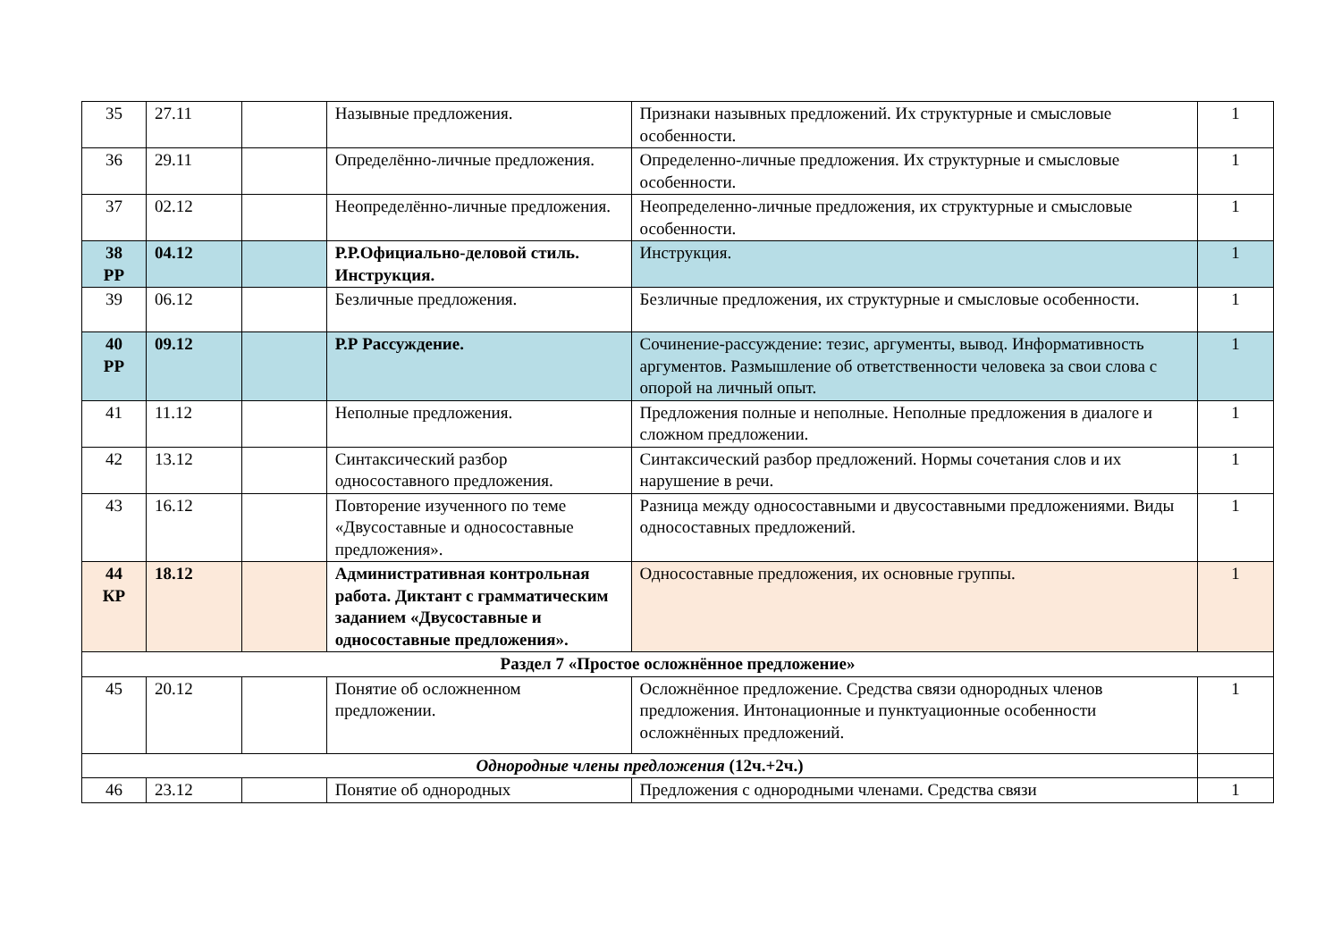| 35 | 27.11 | | Назывные предложения. | Признаки назывных предложений. Их структурные и смысловые особенности. | 1 |
| 36 | 29.11 | | Определённо-личные предложения. | Определенно-личные предложения. Их структурные и смысловые особенности. | 1 |
| 37 | 02.12 | | Неопределённо-личные предложения. | Неопределенно-личные предложения, их структурные и смысловые особенности. | 1 |
| 38 РР | 04.12 | | Р.Р.Официально-деловой стиль. Инструкция. | Инструкция. | 1 |
| 39 | 06.12 | | Безличные предложения. | Безличные предложения, их структурные и смысловые особенности. | 1 |
| 40 РР | 09.12 | | Р.Р Рассуждение. | Сочинение-рассуждение: тезис, аргументы, вывод. Информативность аргументов. Размышление об ответственности человека за свои слова с опорой на личный опыт. | 1 |
| 41 | 11.12 | | Неполные предложения. | Предложения полные и неполные. Неполные предложения в диалоге и сложном предложении. | 1 |
| 42 | 13.12 | | Синтаксический разбор односоставного предложения. | Синтаксический разбор предложений. Нормы сочетания слов и их нарушение в речи. | 1 |
| 43 | 16.12 | | Повторение изученного по теме «Двусоставные и односоставные предложения». | Разница между односоставными и двусоставными предложениями. Виды односоставных предложений. | 1 |
| 44 КР | 18.12 | | Административная контрольная работа. Диктант с грамматическим заданием «Двусоставные и односоставные предложения». | Односоставные предложения, их основные группы. | 1 |
| Раздел 7 «Простое осложнённое предложение» | | | | | |
| 45 | 20.12 | | Понятие об осложненном предложении. | Осложнённое предложение. Средства связи однородных членов предложения. Интонационные и пунктуационные особенности осложнённых предложений. | 1 |
| Однородные члены предложения (12ч.+2ч.) | | | | | |
| 46 | 23.12 | | Понятие об однородных | Предложения с однородными членами. Средства связи | 1 |